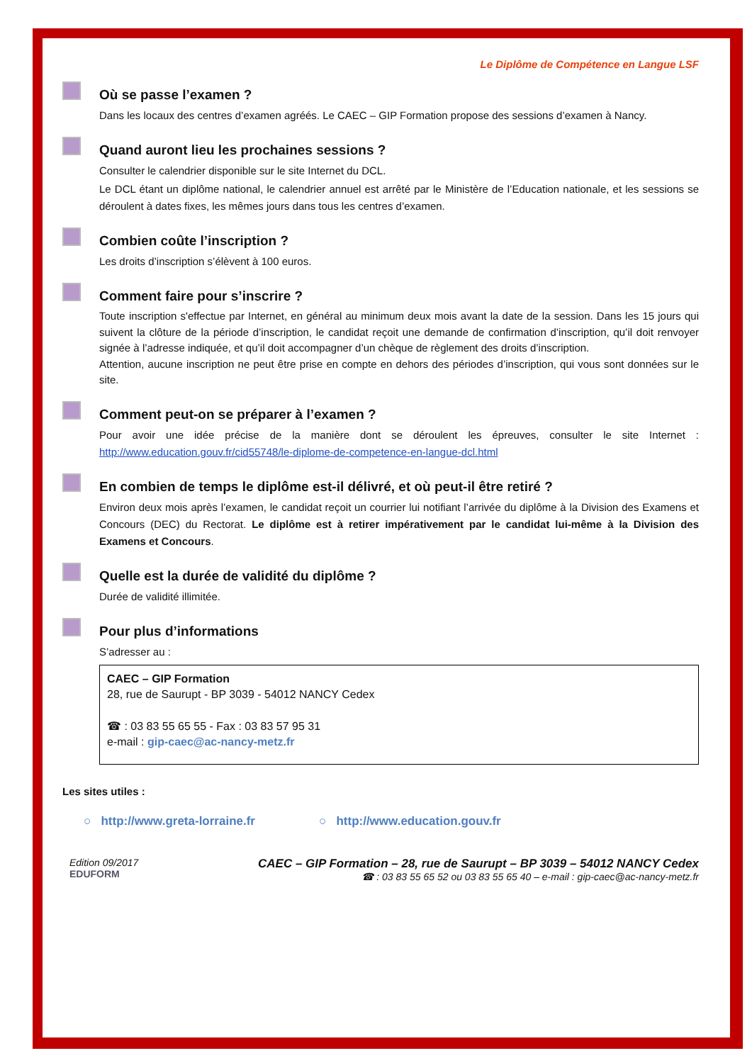Le Diplôme de Compétence en Langue LSF
Où se passe l’examen ?
Dans les locaux des centres d’examen agréés. Le CAEC – GIP Formation propose des sessions d’examen à Nancy.
Quand auront lieu les prochaines sessions ?
Consulter le calendrier disponible sur le site Internet du DCL.
Le DCL étant un diplôme national, le calendrier annuel est arrêté par le Ministère de l’Education nationale, et les sessions se déroulent à dates fixes, les mêmes jours dans tous les centres d’examen.
Combien coûte l’inscription ?
Les droits d’inscription s’élèvent à 100 euros.
Comment faire pour s’inscrire ?
Toute inscription s'effectue par Internet, en général au minimum deux mois avant la date de la session. Dans les 15 jours qui suivent la clôture de la période d’inscription, le candidat reçoit une demande de confirmation d’inscription, qu’il doit renvoyer signée à l’adresse indiquée, et qu’il doit accompagner d’un chèque de règlement des droits d’inscription.
Attention, aucune inscription ne peut être prise en compte en dehors des périodes d’inscription, qui vous sont données sur le site.
Comment peut-on se préparer à l’examen ?
Pour avoir une idée précise de la manière dont se déroulent les épreuves, consulter le site Internet : http://www.education.gouv.fr/cid55748/le-diplome-de-competence-en-langue-dcl.html
En combien de temps le diplôme est-il délivré, et où peut-il être retiré ?
Environ deux mois après l’examen, le candidat reçoit un courrier lui notifiant l’arrivée du diplôme à la Division des Examens et Concours (DEC) du Rectorat. Le diplôme est à retirer impérativement par le candidat lui-même à la Division des Examens et Concours.
Quelle est la durée de validité du diplôme ?
Durée de validité illimitée.
Pour plus d’informations
S’adresser au :
CAEC – GIP Formation
28, rue de Saurupt - BP 3039 - 54012 NANCY Cedex
☎ : 03 83 55 65 55 - Fax : 03 83 57 95 31
e-mail : gip-caec@ac-nancy-metz.fr
Les sites utiles :
○ http://www.greta-lorraine.fr ○ http://www.education.gouv.fr
Edition 09/2017
EDUFORM
CAEC – GIP Formation – 28, rue de Saurupt – BP 3039 – 54012 NANCY Cedex
☎ : 03 83 55 65 52 ou 03 83 55 65 40 – e-mail : gip-caec@ac-nancy-metz.fr